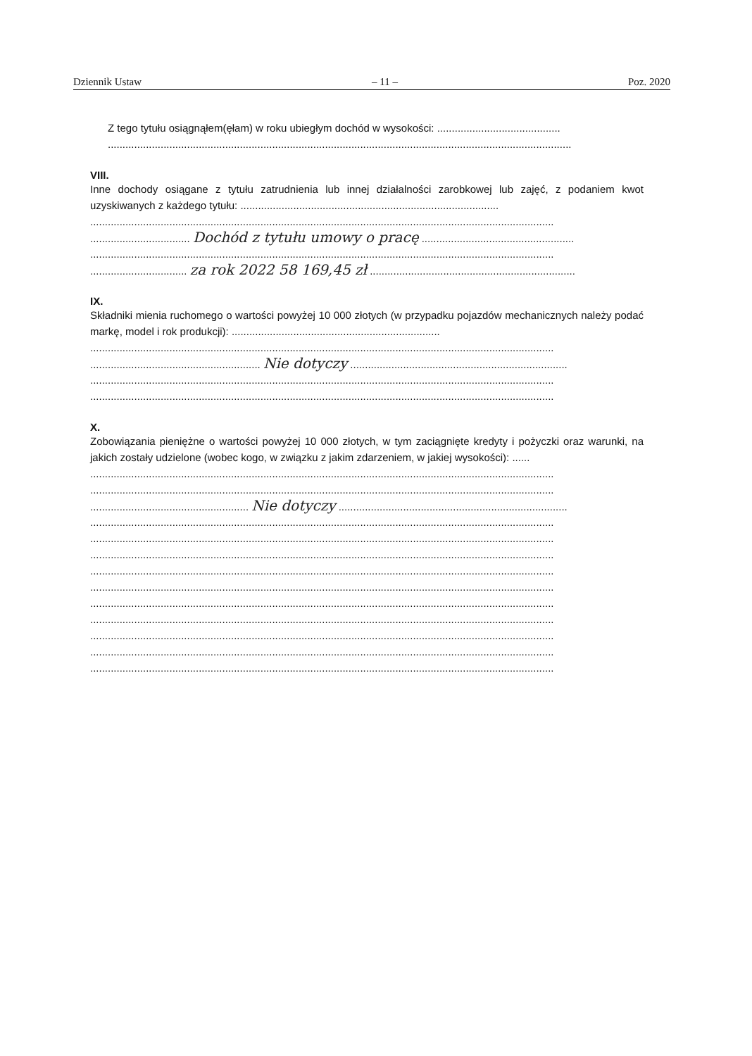Dziennik Ustaw – 11 – Poz. 2020
Z tego tytułu osiągnąłem(ęłam) w roku ubiegłym dochód w wysokości: ..........................................
..............................................................................................................................................................
VIII.
Inne dochody osiągane z tytułu zatrudnienia lub innej działalności zarobkowej lub zajęć, z podaniem kwot uzyskiwanych z każdego tytułu: ........................................................................................
..............................................................................................................................................................
.................................. Dochód z tytułu umowy o pracę ....................................................
..............................................................................................................................................................
................................. za rok 2022 58 169,45 zł ......................................................................
IX.
Składniki mienia ruchomego o wartości powyżej 10 000 złotych (w przypadku pojazdów mechanicznych należy podać markę, model i rok produkcji): .......................................................................
..............................................................................................................................................................
.......................................................... Nie dotyczy ..........................................................................
..............................................................................................................................................................
..............................................................................................................................................................
X.
Zobowiązania pieniężne o wartości powyżej 10 000 złotych, w tym zaciągnięte kredyty i pożyczki oraz warunki, na jakich zostały udzielone (wobec kogo, w związku z jakim zdarzeniem, w jakiej wysokości): ......
..............................................................................................................................................................
..............................................................................................................................................................
...................................................... Nie dotyczy ..............................................................................
..............................................................................................................................................................
..............................................................................................................................................................
..............................................................................................................................................................
..............................................................................................................................................................
..............................................................................................................................................................
..............................................................................................................................................................
..............................................................................................................................................................
..............................................................................................................................................................
..............................................................................................................................................................
..............................................................................................................................................................